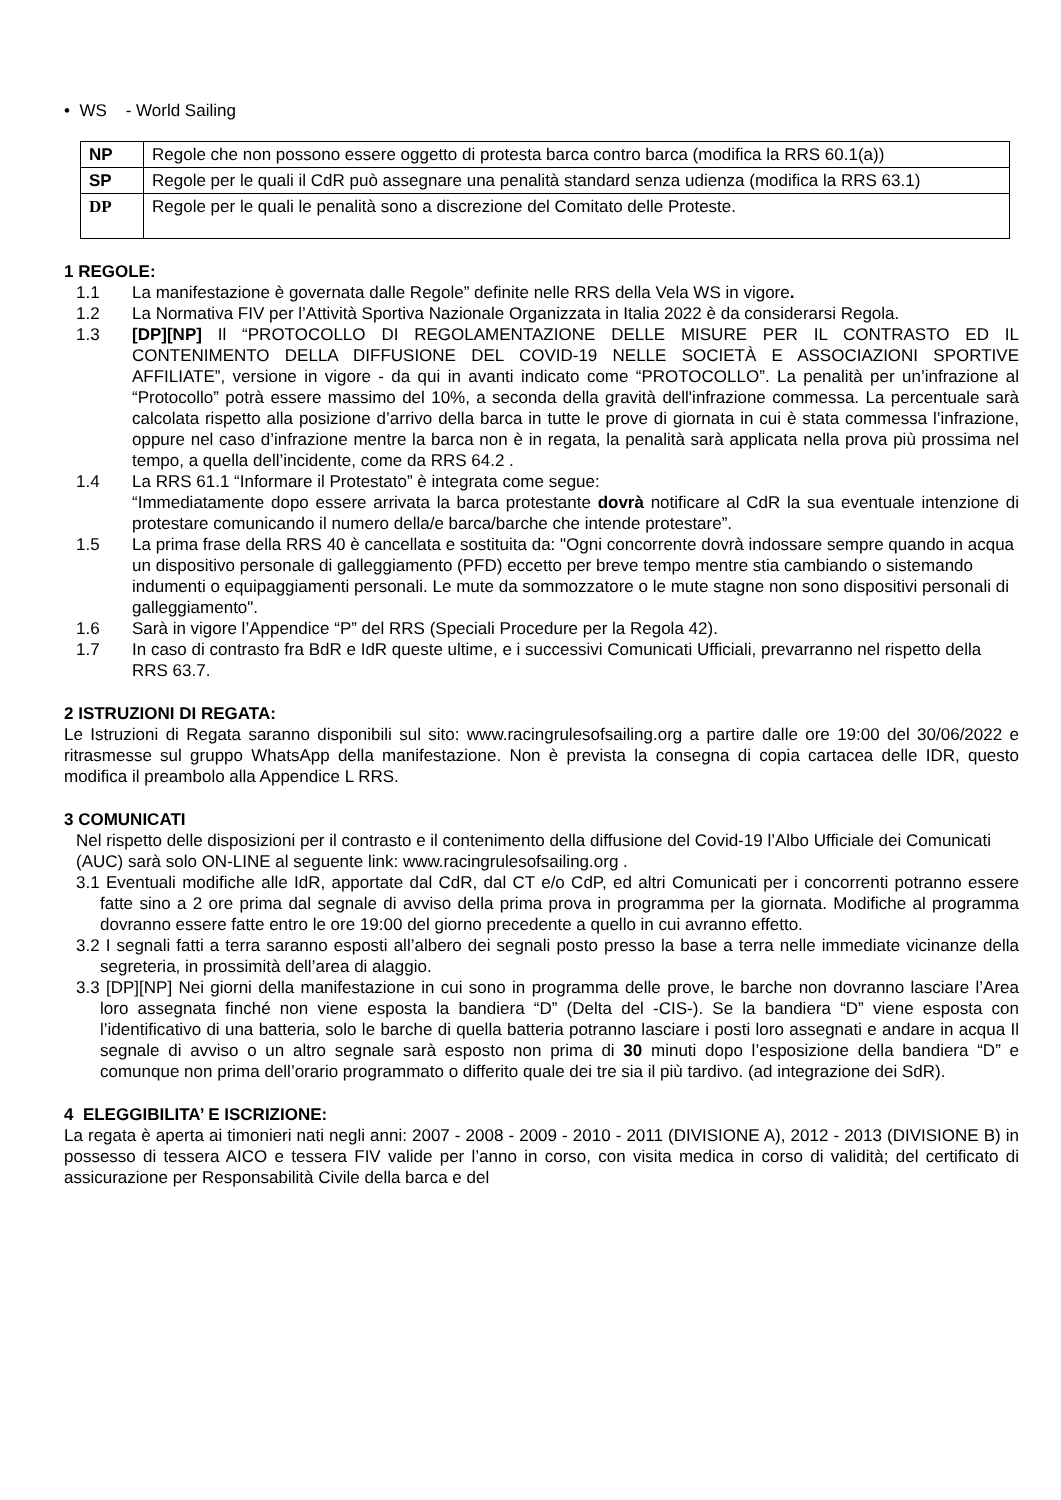• WS - World Sailing
| NP | Regole che non possono essere oggetto di protesta barca contro barca (modifica la RRS 60.1(a)) |
| SP | Regole per le quali il CdR può assegnare una penalità standard senza udienza (modifica la RRS 63.1) |
| DP | Regole per le quali le penalità sono a discrezione del Comitato delle Proteste. |
1 REGOLE:
1.1 La manifestazione è governata dalle Regole” definite nelle RRS della Vela WS in vigore.
1.2 La Normativa FIV per l’Attività Sportiva Nazionale Organizzata in Italia 2022 è da considerarsi Regola.
1.3 [DP][NP] Il “PROTOCOLLO DI REGOLAMENTAZIONE DELLE MISURE PER IL CONTRASTO ED IL CONTENIMENTO DELLA DIFFUSIONE DEL COVID-19 NELLE SOCIETÀ E ASSOCIAZIONI SPORTIVE AFFILIATE”, versione in vigore - da qui in avanti indicato come “PROTOCOLLO”. La penalità per un’infrazione al “Protocollo” potrà essere massimo del 10%, a seconda della gravità dell'infrazione commessa. La percentuale sarà calcolata rispetto alla posizione d’arrivo della barca in tutte le prove di giornata in cui è stata commessa l’infrazione, oppure nel caso d’infrazione mentre la barca non è in regata, la penalità sarà applicata nella prova più prossima nel tempo, a quella dell’incidente, come da RRS 64.2 .
1.4 La RRS 61.1 “Informare il Protestato” è integrata come segue:
“Immediatamente dopo essere arrivata la barca protestante dovrà notificare al CdR la sua eventuale intenzione di protestare comunicando il numero della/e barca/barche che intende protestare”.
1.5 La prima frase della RRS 40 è cancellata e sostituita da: "Ogni concorrente dovrà indossare sempre quando in acqua un dispositivo personale di galleggiamento (PFD) eccetto per breve tempo mentre stia cambiando o sistemando indumenti o equipaggiamenti personali. Le mute da sommozzatore o le mute stagne non sono dispositivi personali di galleggiamento".
1.6 Sarà in vigore l’Appendice “P” del RRS (Speciali Procedure per la Regola 42).
1.7 In caso di contrasto fra BdR e IdR queste ultime, e i successivi Comunicati Ufficiali, prevarranno nel rispetto della RRS 63.7.
2 ISTRUZIONI DI REGATA:
Le Istruzioni di Regata saranno disponibili sul sito: www.racingrulesofsailing.org a partire dalle ore 19:00 del 30/06/2022 e ritrasmesse sul gruppo WhatsApp della manifestazione. Non è prevista la consegna di copia cartacea delle IDR, questo modifica il preambolo alla Appendice L RRS.
3 COMUNICATI
Nel rispetto delle disposizioni per il contrasto e il contenimento della diffusione del Covid-19 l’Albo Ufficiale dei Comunicati (AUC) sarà solo ON-LINE al seguente link: www.racingrulesofsailing.org .
3.1 Eventuali modifiche alle IdR, apportate dal CdR, dal CT e/o CdP, ed altri Comunicati per i concorrenti potranno essere fatte sino a 2 ore prima dal segnale di avviso della prima prova in programma per la giornata. Modifiche al programma dovranno essere fatte entro le ore 19:00 del giorno precedente a quello in cui avranno effetto.
3.2 I segnali fatti a terra saranno esposti all’albero dei segnali posto presso la base a terra nelle immediate vicinanze della segreteria, in prossimità dell’area di alaggio.
3.3 [DP][NP] Nei giorni della manifestazione in cui sono in programma delle prove, le barche non dovranno lasciare l’Area loro assegnata finché non viene esposta la bandiera “D” (Delta del -CIS-). Se la bandiera “D” viene esposta con l’identificativo di una batteria, solo le barche di quella batteria potranno lasciare i posti loro assegnati e andare in acqua Il segnale di avviso o un altro segnale sarà esposto non prima di 30 minuti dopo l’esposizione della bandiera “D” e comunque non prima dell’orario programmato o differito quale dei tre sia il più tardivo. (ad integrazione dei SdR).
4 ELEGGIBILITA’ E ISCRIZIONE:
La regata è aperta ai timonieri nati negli anni: 2007 - 2008 - 2009 - 2010 - 2011 (DIVISIONE A), 2012 - 2013 (DIVISIONE B) in possesso di tessera AICO e tessera FIV valide per l’anno in corso, con visita medica in corso di validità; del certificato di assicurazione per Responsabilità Civile della barca e del